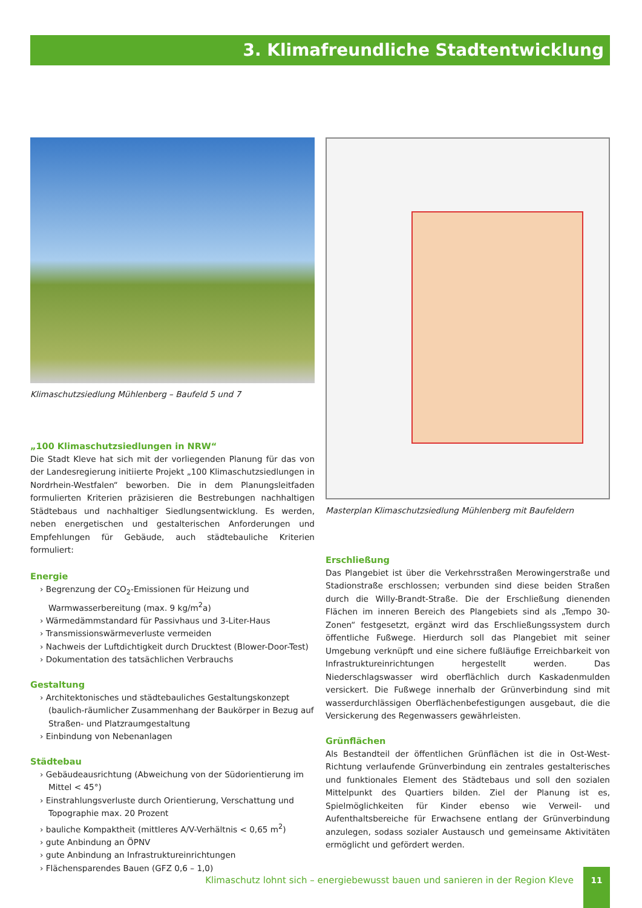3. Klimafreundliche Stadtentwicklung
Klimaschutzsiedlung Mühlenberg – Baufeld 5 und 7
„100 Klimaschutzsiedlungen in NRW“
Die Stadt Kleve hat sich mit der vorliegenden Planung für das von der Landesregierung initiierte Projekt „100 Klimaschutzsiedlungen in Nordrhein-Westfalen“ beworben. Die in dem Planungsleitfaden formulierten Kriterien präzisieren die Bestrebungen nachhaltigen Städtebaus und nachhaltiger Siedlungsentwicklung. Es werden, neben energetischen und gestalterischen Anforderungen und Empfehlungen für Gebäude, auch städtebauliche Kriterien formuliert:
Energie
› Begrenzung der CO<sub>2</sub>-Emissionen für Heizung und Warmwasserbereitung (max. 9 kg/m<sup>2</sup>a)
› Wärmedämmstandard für Passivhaus und 3-Liter-Haus
› Transmissionswärmeverluste vermeiden
› Nachweis der Luftdichtigkeit durch Drucktest (Blower-Door-Test)
› Dokumentation des tatsächlichen Verbrauchs
Gestaltung
› Architektonisches und städtebauliches Gestaltungskonzept (baulich-räumlicher Zusammenhang der Baukörper in Bezug auf Straßen- und Platzraumgestaltung
› Einbindung von Nebenanlagen
Städtebau
› Gebäudeausrichtung (Abweichung von der Südorientierung im Mittel < 45°)
› Einstrahlungsverluste durch Orientierung, Verschattung und Topographie max. 20 Prozent
› bauliche Kompaktheit (mittleres A/V-Verhältnis < 0,65 m<sup>2</sup>)
› gute Anbindung an ÖPNV
› gute Anbindung an Infrastruktureinrichtungen
› Flächensparendes Bauen (GFZ 0,6 – 1,0)
Masterplan Klimaschutzsiedlung Mühlenberg mit Baufeldern
Erschließung
Das Plangebiet ist über die Verkehrsstraßen Merowingerstraße und Stadionstraße erschlossen; verbunden sind diese beiden Straßen durch die Willy-Brandt-Straße. Die der Erschließung dienenden Flächen im inneren Bereich des Plangebiets sind als „Tempo 30-Zonen“ festgesetzt, ergänzt wird das Erschließungssystem durch öffentliche Fußwege. Hierdurch soll das Plangebiet mit seiner Umgebung verknüpft und eine sichere fußläufige Erreichbarkeit von Infrastruktureinrichtungen hergestellt werden. Das Niederschlagswasser wird oberflächlich durch Kaskadenmulden versickert. Die Fußwege innerhalb der Grünverbindung sind mit wasserdurchlässigen Oberflächenbefestigungen ausgebaut, die die Versickerung des Regenwassers gewährleisten.
Grünflächen
Als Bestandteil der öffentlichen Grünflächen ist die in Ost-West-Richtung verlaufende Grünverbindung ein zentrales gestalterisches und funktionales Element des Städtebaus und soll den sozialen Mittelpunkt des Quartiers bilden. Ziel der Planung ist es, Spielmöglichkeiten für Kinder ebenso wie Verweil- und Aufenthaltsbereiche für Erwachsene entlang der Grünverbindung anzulegen, sodass sozialer Austausch und gemeinsame Aktivitäten ermöglicht und gefördert werden.
Klimaschutz lohnt sich – energiebewusst bauen und sanieren in der Region Kleve 11